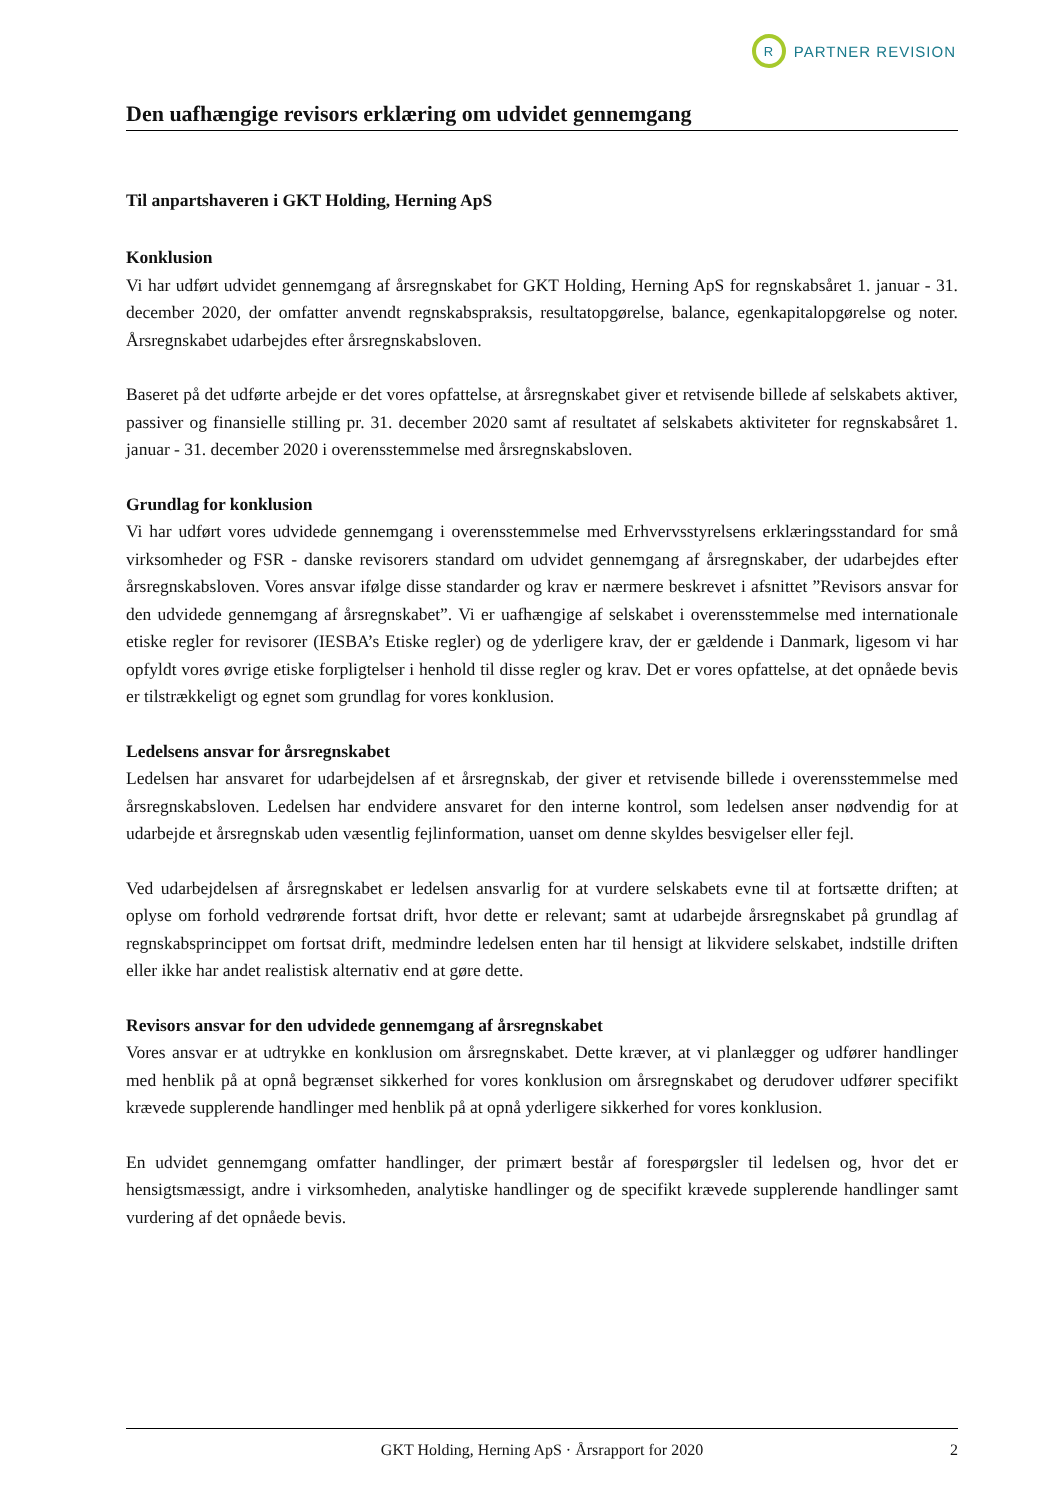R
PARTNER REVISION
Den uafhængige revisors erklæring om udvidet gennemgang
Til anpartshaveren i GKT Holding, Herning ApS
Konklusion
Vi har udført udvidet gennemgang af årsregnskabet for GKT Holding, Herning ApS for regnskabsåret 1. januar - 31. december 2020, der omfatter anvendt regnskabspraksis, resultatopgørelse, balance, egenkapitalopgørelse og noter. Årsregnskabet udarbejdes efter årsregnskabsloven.
Baseret på det udførte arbejde er det vores opfattelse, at årsregnskabet giver et retvisende billede af selskabets aktiver, passiver og finansielle stilling pr. 31. december 2020 samt af resultatet af selskabets aktiviteter for regnskabsåret 1. januar - 31. december 2020 i overensstemmelse med årsregnskabsloven.
Grundlag for konklusion
Vi har udført vores udvidede gennemgang i overensstemmelse med Erhvervsstyrelsens erklæringsstandard for små virksomheder og FSR - danske revisorers standard om udvidet gennemgang af årsregnskaber, der udarbejdes efter årsregnskabsloven. Vores ansvar ifølge disse standarder og krav er nærmere beskrevet i afsnittet ”Revisors ansvar for den udvidede gennemgang af årsregnskabet”. Vi er uafhængige af selskabet i overensstemmelse med internationale etiske regler for revisorer (IESBA’s Etiske regler) og de yderligere krav, der er gældende i Danmark, ligesom vi har opfyldt vores øvrige etiske forpligtelser i henhold til disse regler og krav. Det er vores opfattelse, at det opnåede bevis er tilstrækkeligt og egnet som grundlag for vores konklusion.
Ledelsens ansvar for årsregnskabet
Ledelsen har ansvaret for udarbejdelsen af et årsregnskab, der giver et retvisende billede i overensstemmelse med årsregnskabsloven. Ledelsen har endvidere ansvaret for den interne kontrol, som ledelsen anser nødvendig for at udarbejde et årsregnskab uden væsentlig fejlinformation, uanset om denne skyldes besvigelser eller fejl.
Ved udarbejdelsen af årsregnskabet er ledelsen ansvarlig for at vurdere selskabets evne til at fortsætte driften; at oplyse om forhold vedrørende fortsat drift, hvor dette er relevant; samt at udarbejde årsregnskabet på grundlag af regnskabsprincippet om fortsat drift, medmindre ledelsen enten har til hensigt at likvidere selskabet, indstille driften eller ikke har andet realistisk alternativ end at gøre dette.
Revisors ansvar for den udvidede gennemgang af årsregnskabet
Vores ansvar er at udtrykke en konklusion om årsregnskabet. Dette kræver, at vi planlægger og udfører handlinger med henblik på at opnå begrænset sikkerhed for vores konklusion om årsregnskabet og derudover udfører specifikt krævede supplerende handlinger med henblik på at opnå yderligere sikkerhed for vores konklusion.
En udvidet gennemgang omfatter handlinger, der primært består af forespørgsler til ledelsen og, hvor det er hensigtsmæssigt, andre i virksomheden, analytiske handlinger og de specifikt krævede supplerende handlinger samt vurdering af det opnåede bevis.
GKT Holding, Herning ApS · Årsrapport for 2020 2